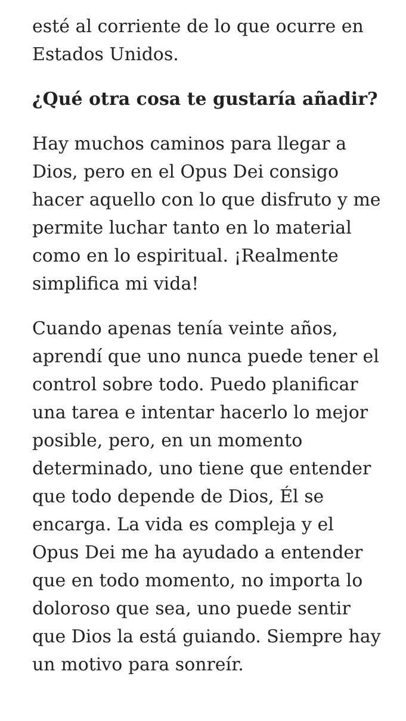esté al corriente de lo que ocurre en Estados Unidos.
¿Qué otra cosa te gustaría añadir?
Hay muchos caminos para llegar a Dios, pero en el Opus Dei consigo hacer aquello con lo que disfruto y me permite luchar tanto en lo material como en lo espiritual. ¡Realmente simplifica mi vida!
Cuando apenas tenía veinte años, aprendí que uno nunca puede tener el control sobre todo. Puedo planificar una tarea e intentar hacerlo lo mejor posible, pero, en un momento determinado, uno tiene que entender que todo depende de Dios, Él se encarga. La vida es compleja y el Opus Dei me ha ayudado a entender que en todo momento, no importa lo doloroso que sea, uno puede sentir que Dios la está guiando. Siempre hay un motivo para sonreír.